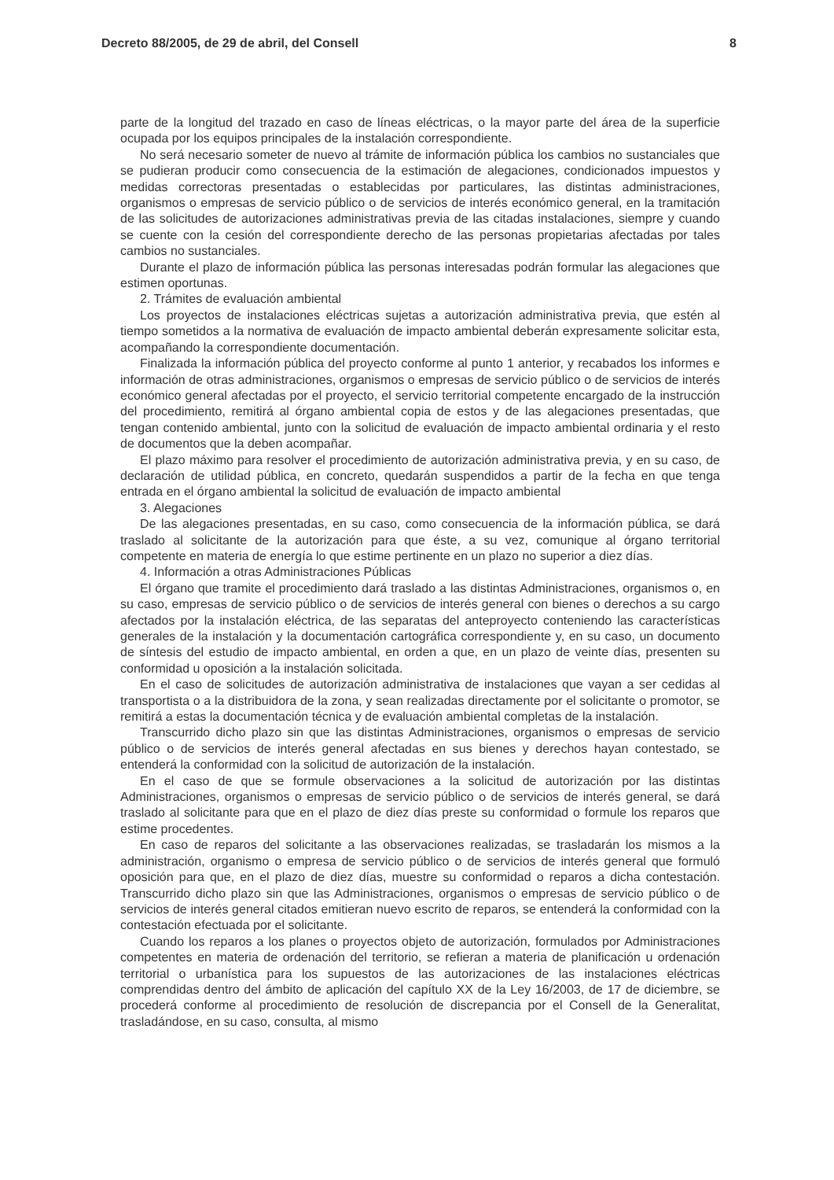Decreto 88/2005, de 29 de abril, del Consell 8
parte de la longitud del trazado en caso de líneas eléctricas, o la mayor parte del área de la superficie ocupada por los equipos principales de la instalación correspondiente.
No será necesario someter de nuevo al trámite de información pública los cambios no sustanciales que se pudieran producir como consecuencia de la estimación de alegaciones, condicionados impuestos y medidas correctoras presentadas o establecidas por particulares, las distintas administraciones, organismos o empresas de servicio público o de servicios de interés económico general, en la tramitación de las solicitudes de autorizaciones administrativas previa de las citadas instalaciones, siempre y cuando se cuente con la cesión del correspondiente derecho de las personas propietarias afectadas por tales cambios no sustanciales.
Durante el plazo de información pública las personas interesadas podrán formular las alegaciones que estimen oportunas.
2. Trámites de evaluación ambiental
Los proyectos de instalaciones eléctricas sujetas a autorización administrativa previa, que estén al tiempo sometidos a la normativa de evaluación de impacto ambiental deberán expresamente solicitar esta, acompañando la correspondiente documentación.
Finalizada la información pública del proyecto conforme al punto 1 anterior, y recabados los informes e información de otras administraciones, organismos o empresas de servicio público o de servicios de interés económico general afectadas por el proyecto, el servicio territorial competente encargado de la instrucción del procedimiento, remitirá al órgano ambiental copia de estos y de las alegaciones presentadas, que tengan contenido ambiental, junto con la solicitud de evaluación de impacto ambiental ordinaria y el resto de documentos que la deben acompañar.
El plazo máximo para resolver el procedimiento de autorización administrativa previa, y en su caso, de declaración de utilidad pública, en concreto, quedarán suspendidos a partir de la fecha en que tenga entrada en el órgano ambiental la solicitud de evaluación de impacto ambiental
3. Alegaciones
De las alegaciones presentadas, en su caso, como consecuencia de la información pública, se dará traslado al solicitante de la autorización para que éste, a su vez, comunique al órgano territorial competente en materia de energía lo que estime pertinente en un plazo no superior a diez días.
4. Información a otras Administraciones Públicas
El órgano que tramite el procedimiento dará traslado a las distintas Administraciones, organismos o, en su caso, empresas de servicio público o de servicios de interés general con bienes o derechos a su cargo afectados por la instalación eléctrica, de las separatas del anteproyecto conteniendo las características generales de la instalación y la documentación cartográfica correspondiente y, en su caso, un documento de síntesis del estudio de impacto ambiental, en orden a que, en un plazo de veinte días, presenten su conformidad u oposición a la instalación solicitada.
En el caso de solicitudes de autorización administrativa de instalaciones que vayan a ser cedidas al transportista o a la distribuidora de la zona, y sean realizadas directamente por el solicitante o promotor, se remitirá a estas la documentación técnica y de evaluación ambiental completas de la instalación.
Transcurrido dicho plazo sin que las distintas Administraciones, organismos o empresas de servicio público o de servicios de interés general afectadas en sus bienes y derechos hayan contestado, se entenderá la conformidad con la solicitud de autorización de la instalación.
En el caso de que se formule observaciones a la solicitud de autorización por las distintas Administraciones, organismos o empresas de servicio público o de servicios de interés general, se dará traslado al solicitante para que en el plazo de diez días preste su conformidad o formule los reparos que estime procedentes.
En caso de reparos del solicitante a las observaciones realizadas, se trasladarán los mismos a la administración, organismo o empresa de servicio público o de servicios de interés general que formuló oposición para que, en el plazo de diez días, muestre su conformidad o reparos a dicha contestación. Transcurrido dicho plazo sin que las Administraciones, organismos o empresas de servicio público o de servicios de interés general citados emitieran nuevo escrito de reparos, se entenderá la conformidad con la contestación efectuada por el solicitante.
Cuando los reparos a los planes o proyectos objeto de autorización, formulados por Administraciones competentes en materia de ordenación del territorio, se refieran a materia de planificación u ordenación territorial o urbanística para los supuestos de las autorizaciones de las instalaciones eléctricas comprendidas dentro del ámbito de aplicación del capítulo XX de la Ley 16/2003, de 17 de diciembre, se procederá conforme al procedimiento de resolución de discrepancia por el Consell de la Generalitat, trasladándose, en su caso, consulta, al mismo